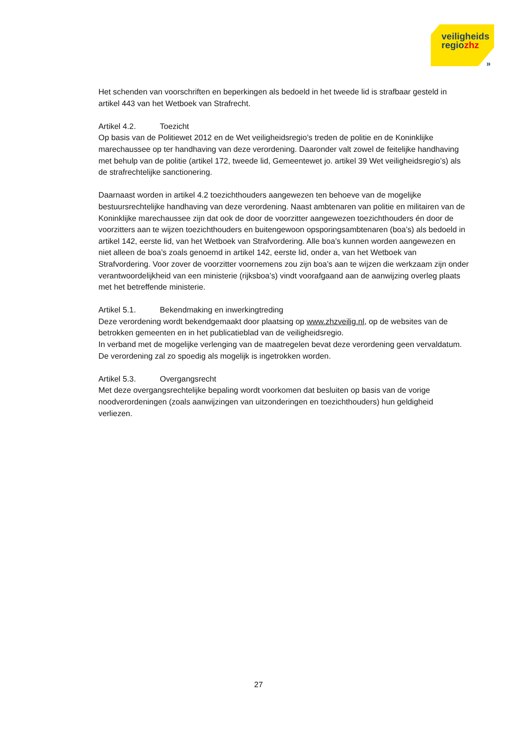veiligheids
regiozhz
»
Het schenden van voorschriften en beperkingen als bedoeld in het tweede lid is strafbaar gesteld in artikel 443 van het Wetboek van Strafrecht.
Artikel 4.2. Toezicht
Op basis van de Politiewet 2012 en de Wet veiligheidsregio’s treden de politie en de Koninklijke marechaussee op ter handhaving van deze verordening. Daaronder valt zowel de feitelijke handhaving met behulp van de politie (artikel 172, tweede lid, Gemeentewet jo. artikel 39 Wet veiligheidsregio’s) als de strafrechtelijke sanctionering.
Daarnaast worden in artikel 4.2 toezichthouders aangewezen ten behoeve van de mogelijke bestuursrechtelijke handhaving van deze verordening. Naast ambtenaren van politie en militairen van de Koninklijke marechaussee zijn dat ook de door de voorzitter aangewezen toezichthouders én door de voorzitters aan te wijzen toezichthouders en buitengewoon opsporingsambtenaren (boa’s) als bedoeld in artikel 142, eerste lid, van het Wetboek van Strafvordering. Alle boa’s kunnen worden aangewezen en niet alleen de boa’s zoals genoemd in artikel 142, eerste lid, onder a, van het Wetboek van Strafvordering. Voor zover de voorzitter voornemens zou zijn boa’s aan te wijzen die werkzaam zijn onder verantwoordelijkheid van een ministerie (rijksboa’s) vindt voorafgaand aan de aanwijzing overleg plaats met het betreffende ministerie.
Artikel 5.1. Bekendmaking en inwerkingtreding
Deze verordening wordt bekendgemaakt door plaatsing op www.zhzveilig.nl, op de websites van de betrokken gemeenten en in het publicatieblad van de veiligheidsregio.
In verband met de mogelijke verlenging van de maatregelen bevat deze verordening geen vervaldatum. De verordening zal zo spoedig als mogelijk is ingetrokken worden.
Artikel 5.3. Overgangsrecht
Met deze overgangsrechtelijke bepaling wordt voorkomen dat besluiten op basis van de vorige noodverordeningen (zoals aanwijzingen van uitzonderingen en toezichthouders) hun geldigheid verliezen.
27